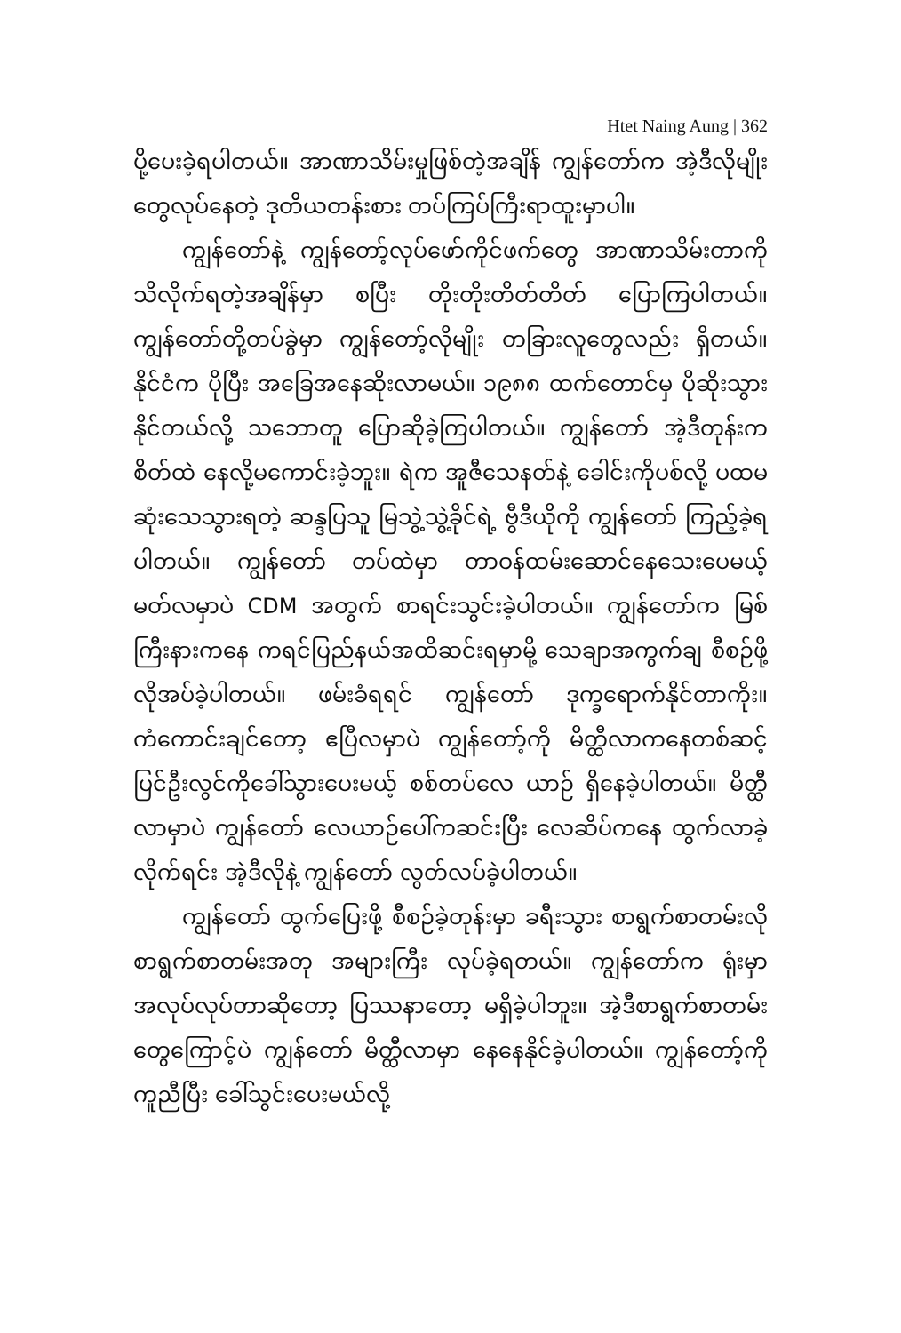Htet Naing Aung | 362
ပို့ပေးခဲ့ရပါတယ်။ အာဏာသိမ်းမှုဖြစ်တဲ့အချိန် ကျွန်တော်က အဲ့ဒီလိုမျိုးတွေလုပ်နေတဲ့ ဒုတိယတန်းစား တပ်ကြပ်ကြီးရာထူးမှာပါ။
ကျွန်တော်နဲ့ ကျွန်တော့်လုပ်ဖော်ကိုင်ဖက်တွေ အာဏာသိမ်းတာကို သိလိုက်ရတဲ့အချိန်မှာ စပြီး တိုးတိုးတိတ်တိတ် ပြောကြပါတယ်။ ကျွန်တော်တို့တပ်ခွဲမှာ ကျွန်တော့်လိုမျိုး တခြားလူတွေလည်း ရှိတယ်။ နိုင်ငံက ပိုပြီး အခြေအနေဆိုးလာမယ်။ ၁၉၈၈ ထက်တောင်မှ ပိုဆိုးသွားနိုင်တယ်လို့ သဘောတူ ပြောဆိုခဲ့ကြပါတယ်။ ကျွန်တော် အဲ့ဒီတုန်းက စိတ်ထဲ နေလို့မကောင်းခဲ့ဘူး။ ရဲက အူဇီသေနတ်နဲ့ ခေါင်းကိုပစ်လို့ ပထမဆုံးသေသွားရတဲ့ ဆန္ဒပြသူ မြသွဲ့သွဲ့ခိုင်ရဲ့ ဗွီဒီယိုကို ကျွန်တော် ကြည့်ခဲ့ရပါတယ်။ ကျွန်တော် တပ်ထဲမှာ တာဝန်ထမ်းဆောင်နေသေးပေမယ့် မတ်လမှာပဲ CDM အတွက် စာရင်းသွင်းခဲ့ပါတယ်။ ကျွန်တော်က မြစ်ကြီးနားကနေ ကရင်ပြည်နယ်အထိဆင်းရမှာမို့ သေချာအကွက်ချ စီစဉ်ဖို့ လိုအပ်ခဲ့ပါတယ်။ ဖမ်းခံရရင် ကျွန်တော် ဒုက္ခရောက်နိုင်တာကိုး။ ကံကောင်းချင်တော့ ဧပြီလမှာပဲ ကျွန်တော့်ကို မိတ္ထီလာကနေတစ်ဆင့် ပြင်ဦးလွင်ကိုခေါ်သွားပေးမယ့် စစ်တပ်လေ ယာဉ် ရှိနေခဲ့ပါတယ်။ မိတ္ထီလာမှာပဲ ကျွန်တော် လေယာဉ်ပေါ်ကဆင်းပြီး လေဆိပ်ကနေ ထွက်လာခဲ့လိုက်ရင်း အဲ့ဒီလိုနဲ့ ကျွန်တော် လွတ်လပ်ခဲ့ပါတယ်။
ကျွန်တော် ထွက်ပြေးဖို့ စီစဉ်ခဲ့တုန်းမှာ ခရီးသွား စာရွက်စာတမ်းလို စာရွက်စာတမ်းအတု အများကြီး လုပ်ခဲ့ရတယ်။ ကျွန်တော်က ရုံးမှာ အလုပ်လုပ်တာဆိုတော့ ပြဿနာတော့ မရှိခဲ့ပါဘူး။ အဲ့ဒီစာရွက်စာတမ်းတွေကြောင့်ပဲ ကျွန်တော် မိတ္ထီလာမှာ နေနေနိုင်ခဲ့ပါတယ်။ ကျွန်တော့်ကို ကူညီပြီး ခေါ်သွင်းပေးမယ်လို့